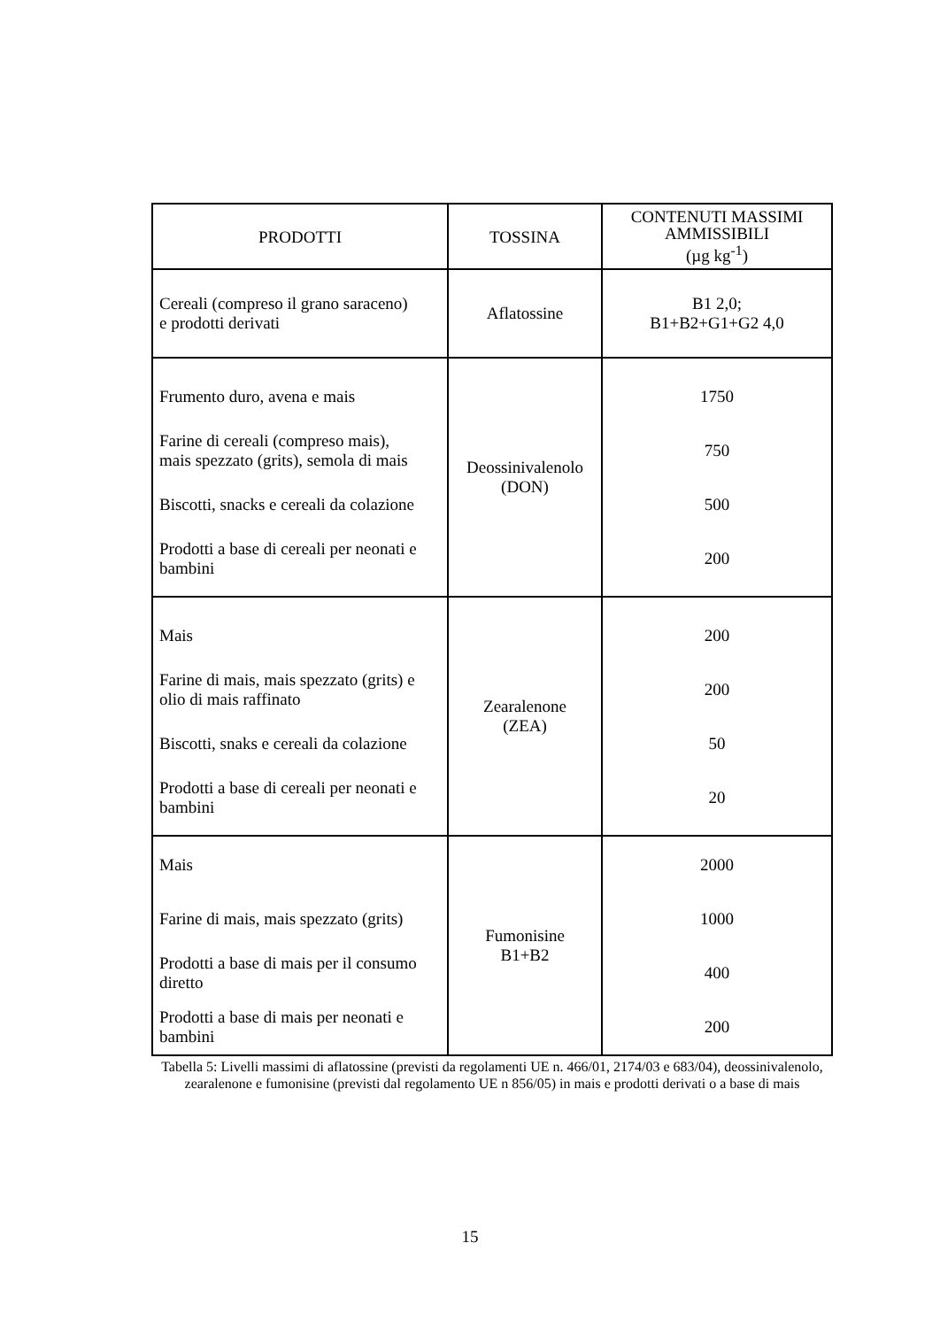| PRODOTTI | TOSSINA | CONTENUTI MASSIMI AMMISSIBILI (µg kg<sup>-1</sup>) |
| --- | --- | --- |
| Cereali (compreso il grano saraceno) e prodotti derivati | Aflatossine | B1 2,0; B1+B2+G1+G2 4,0 |
| Frumento duro, avena e mais Farine di cereali (compreso mais), mais spezzato (grits), semola di mais Biscotti, snacks e cereali da colazione Prodotti a base di cereali per neonati e bambini | Deossinivalenolo (DON) | 1750 750 500 200 |
| Mais Farine di mais, mais spezzato (grits) e olio di mais raffinato Biscotti, snaks e cereali da colazione Prodotti a base di cereali per neonati e bambini | Zearalenone (ZEA) | 200 200 50 20 |
| Mais Farine di mais, mais spezzato (grits) Prodotti a base di mais per il consumo diretto Prodotti a base di mais per neonati e bambini | Fumonisine B1+B2 | 2000 1000 400 200 |
Tabella 5: Livelli massimi di aflatossine (previsti da regolamenti UE n. 466/01, 2174/03 e 683/04), deossinivalenolo, zearalenone e fumonisine (previsti dal regolamento UE n 856/05) in mais e prodotti derivati o a base di mais
15